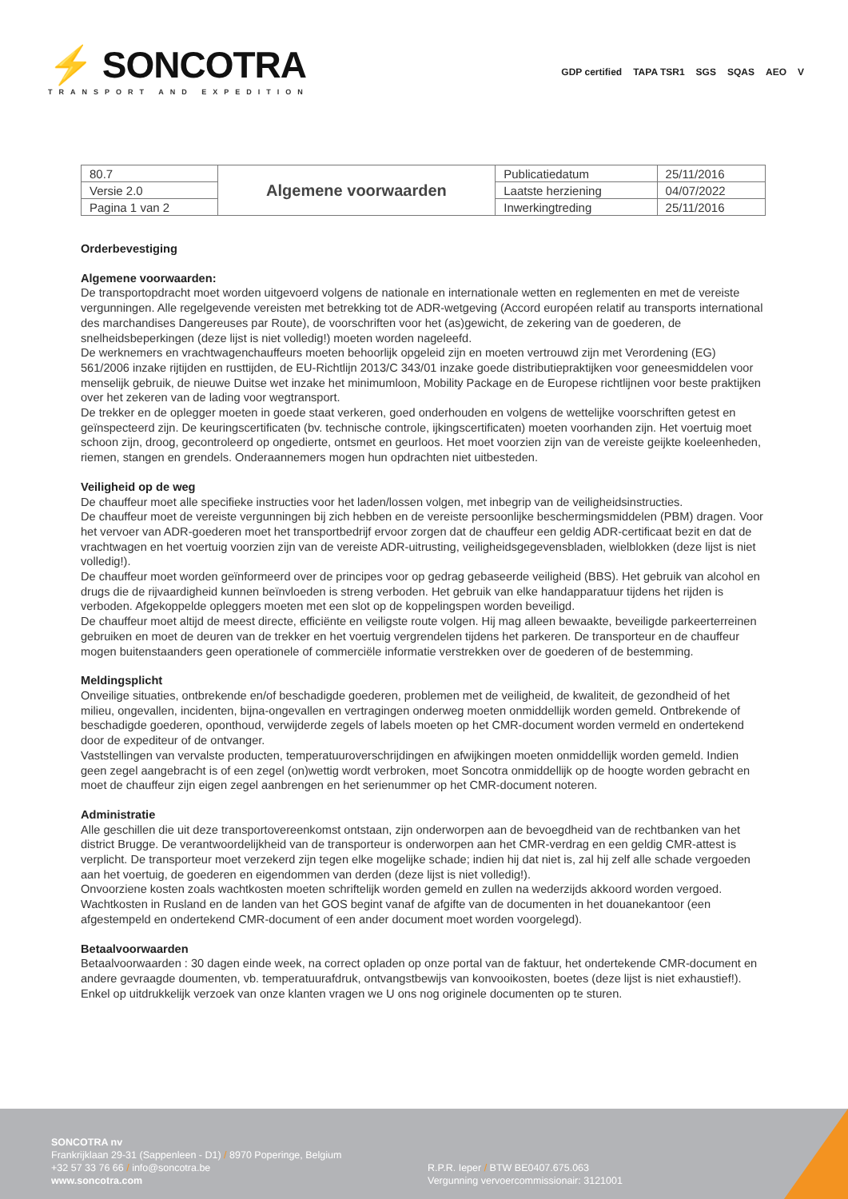⚡ SONCOTRA
TRANSPORT AND EXPEDITION
GDP certified TAPA TSR1 SGS SQAS AEO V
| 80.7 | Algemene voorwaarden | Publicatiedatum | 25/11/2016 |
| Versie 2.0 | | Laatste herziening | 04/07/2022 |
| Pagina 1 van 2 | | Inwerkingtreding | 25/11/2016 |
Orderbevestiging
Algemene voorwaarden:
De transportopdracht moet worden uitgevoerd volgens de nationale en internationale wetten en reglementen en met de vereiste vergunningen. Alle regelgevende vereisten met betrekking tot de ADR-wetgeving (Accord européen relatif au transports international des marchandises Dangereuses par Route), de voorschriften voor het (as)gewicht, de zekering van de goederen, de snelheidsbeperkingen (deze lijst is niet volledig!) moeten worden nageleefd.
De werknemers en vrachtwagenchauffeurs moeten behoorlijk opgeleid zijn en moeten vertrouwd zijn met Verordening (EG) 561/2006 inzake rijtijden en rusttijden, de EU-Richtlijn 2013/C 343/01 inzake goede distributiepraktijken voor geneesmiddelen voor menselijk gebruik, de nieuwe Duitse wet inzake het minimumloon, Mobility Package en de Europese richtlijnen voor beste praktijken over het zekeren van de lading voor wegtransport.
De trekker en de oplegger moeten in goede staat verkeren, goed onderhouden en volgens de wettelijke voorschriften getest en geïnspecteerd zijn. De keuringscertificaten (bv. technische controle, ijkingscertificaten) moeten voorhanden zijn. Het voertuig moet schoon zijn, droog, gecontroleerd op ongedierte, ontsmet en geurloos. Het moet voorzien zijn van de vereiste geijkte koeleenheden, riemen, stangen en grendels. Onderaannemers mogen hun opdrachten niet uitbesteden.
Veiligheid op de weg
De chauffeur moet alle specifieke instructies voor het laden/lossen volgen, met inbegrip van de veiligheidsinstructies.
De chauffeur moet de vereiste vergunningen bij zich hebben en de vereiste persoonlijke beschermingsmiddelen (PBM) dragen. Voor het vervoer van ADR-goederen moet het transportbedrijf ervoor zorgen dat de chauffeur een geldig ADR-certificaat bezit en dat de vrachtwagen en het voertuig voorzien zijn van de vereiste ADR-uitrusting, veiligheidsgegevensbladen, wielblokken (deze lijst is niet volledig!).
De chauffeur moet worden geïnformeerd over de principes voor op gedrag gebaseerde veiligheid (BBS). Het gebruik van alcohol en drugs die de rijvaardigheid kunnen beïnvloeden is streng verboden. Het gebruik van elke handapparatuur tijdens het rijden is verboden. Afgekoppelde opleggers moeten met een slot op de koppelingspen worden beveiligd.
De chauffeur moet altijd de meest directe, efficiënte en veiligste route volgen. Hij mag alleen bewaakte, beveiligde parkeerterreinen gebruiken en moet de deuren van de trekker en het voertuig vergrendelen tijdens het parkeren. De transporteur en de chauffeur mogen buitenstaanders geen operationele of commerciële informatie verstrekken over de goederen of de bestemming.
Meldingsplicht
Onveilige situaties, ontbrekende en/of beschadigde goederen, problemen met de veiligheid, de kwaliteit, de gezondheid of het milieu, ongevallen, incidenten, bijna-ongevallen en vertragingen onderweg moeten onmiddellijk worden gemeld. Ontbrekende of beschadigde goederen, oponthoud, verwijderde zegels of labels moeten op het CMR-document worden vermeld en ondertekend door de expediteur of de ontvanger.
Vaststellingen van vervalste producten, temperatuuroverschrijdingen en afwijkingen moeten onmiddellijk worden gemeld. Indien geen zegel aangebracht is of een zegel (on)wettig wordt verbroken, moet Soncotra onmiddellijk op de hoogte worden gebracht en moet de chauffeur zijn eigen zegel aanbrengen en het serienummer op het CMR-document noteren.
Administratie
Alle geschillen die uit deze transportovereenkomst ontstaan, zijn onderworpen aan de bevoegdheid van de rechtbanken van het district Brugge. De verantwoordelijkheid van de transporteur is onderworpen aan het CMR-verdrag en een geldig CMR-attest is verplicht. De transporteur moet verzekerd zijn tegen elke mogelijke schade; indien hij dat niet is, zal hij zelf alle schade vergoeden aan het voertuig, de goederen en eigendommen van derden (deze lijst is niet volledig!).
Onvoorziene kosten zoals wachtkosten moeten schriftelijk worden gemeld en zullen na wederzijds akkoord worden vergoed. Wachtkosten in Rusland en de landen van het GOS begint vanaf de afgifte van de documenten in het douanekantoor (een afgestempeld en ondertekend CMR-document of een ander document moet worden voorgelegd).
Betaalvoorwaarden
Betaalvoorwaarden : 30 dagen einde week, na correct opladen op onze portal van de faktuur, het ondertekende CMR-document en andere gevraagde doumenten, vb. temperatuurafdruk, ontvangstbewijs van konvooikosten, boetes (deze lijst is niet exhaustief!). Enkel op uitdrukkelijk verzoek van onze klanten vragen we U ons nog originele documenten op te sturen.
SONCOTRA nv
Frankrijklaan 29-31 (Sappenleen - D1) / 8970 Poperinge, Belgium
+32 57 33 76 66 / info@soncotra.be
www.soncotra.com
R.P.R. Ieper / BTW BE0407.675.063
Vergunning vervoercommissionair: 3121001